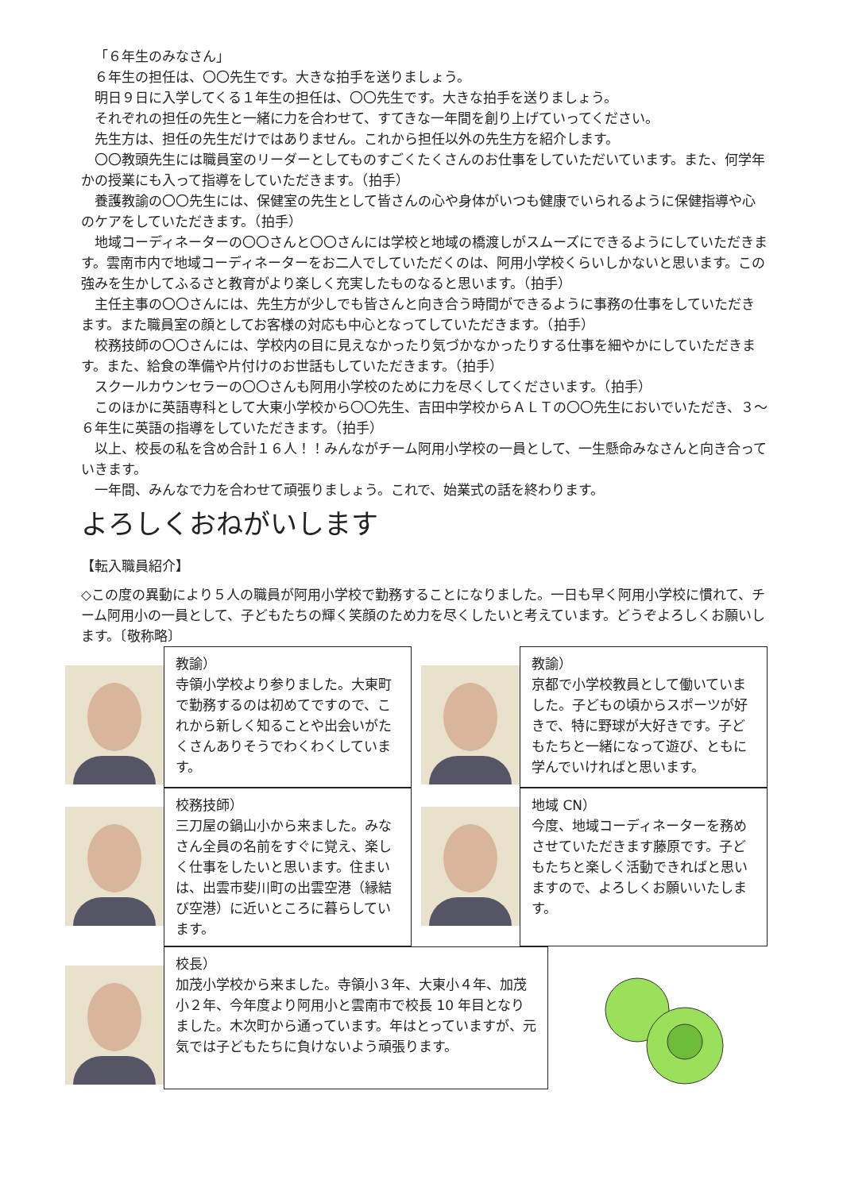「６年生のみなさん」
６年生の担任は、〇〇先生です。大きな拍手を送りましょう。
明日９日に入学してくる１年生の担任は、〇〇先生です。大きな拍手を送りましょう。
それぞれの担任の先生と一緒に力を合わせて、すてきな一年間を創り上げていってください。
先生方は、担任の先生だけではありません。これから担任以外の先生方を紹介します。
〇〇教頭先生には職員室のリーダーとしてものすごくたくさんのお仕事をしていただいています。また、何学年かの授業にも入って指導をしていただきます。（拍手）
養護教諭の〇〇先生には、保健室の先生として皆さんの心や身体がいつも健康でいられるように保健指導や心のケアをしていただきます。（拍手）
地域コーディネーターの〇〇さんと〇〇さんには学校と地域の橋渡しがスムーズにできるようにしていただきます。雲南市内で地域コーディネーターをお二人でしていただくのは、阿用小学校くらいしかないと思います。この強みを生かしてふるさと教育がより楽しく充実したものなると思います。（拍手）
主任主事の〇〇さんには、先生方が少しでも皆さんと向き合う時間ができるように事務の仕事をしていただきます。また職員室の顔としてお客様の対応も中心となってしていただきます。（拍手）
校務技師の〇〇さんには、学校内の目に見えなかったり気づかなかったりする仕事を細やかにしていただきます。また、給食の準備や片付けのお世話もしていただきます。（拍手）
スクールカウンセラーの〇〇さんも阿用小学校のために力を尽くしてくださいます。（拍手）
このほかに英語専科として大東小学校から〇〇先生、吉田中学校からＡＬＴの〇〇先生においでいただき、３～６年生に英語の指導をしていただきます。（拍手）
以上、校長の私を含め合計１６人！！みんながチーム阿用小学校の一員として、一生懸命みなさんと向き合っていきます。
一年間、みんなで力を合わせて頑張りましょう。これで、始業式の話を終わります。
よろしくおねがいします
【転入職員紹介】
◇この度の異動により５人の職員が阿用小学校で勤務することになりました。一日も早く阿用小学校に慣れて、チーム阿用小の一員として、子どもたちの輝く笑顔のため力を尽くしたいと考えています。どうぞよろしくお願いします。〔敬称略〕
教諭）
寺領小学校より参りました。大東町で勤務するのは初めてですので、これから新しく知ることや出会いがたくさんありそうでわくわくしています。
教諭）
京都で小学校教員として働いていました。子どもの頃からスポーツが好きで、特に野球が大好きです。子どもたちと一緒になって遊び、ともに学んでいければと思います。
校務技師）
三刀屋の鍋山小から来ました。みなさん全員の名前をすぐに覚え、楽しく仕事をしたいと思います。住まいは、出雲市斐川町の出雲空港（縁結び空港）に近いところに暮らしています。
地域 CN）
今度、地域コーディネーターを務めさせていただきます藤原です。子どもたちと楽しく活動できればと思いますので、よろしくお願いいたします。
校長）
加茂小学校から来ました。寺領小３年、大東小４年、加茂小２年、今年度より阿用小と雲南市で校長 10 年目となりました。木次町から通っています。年はとっていますが、元気では子どもたちに負けないよう頑張ります。